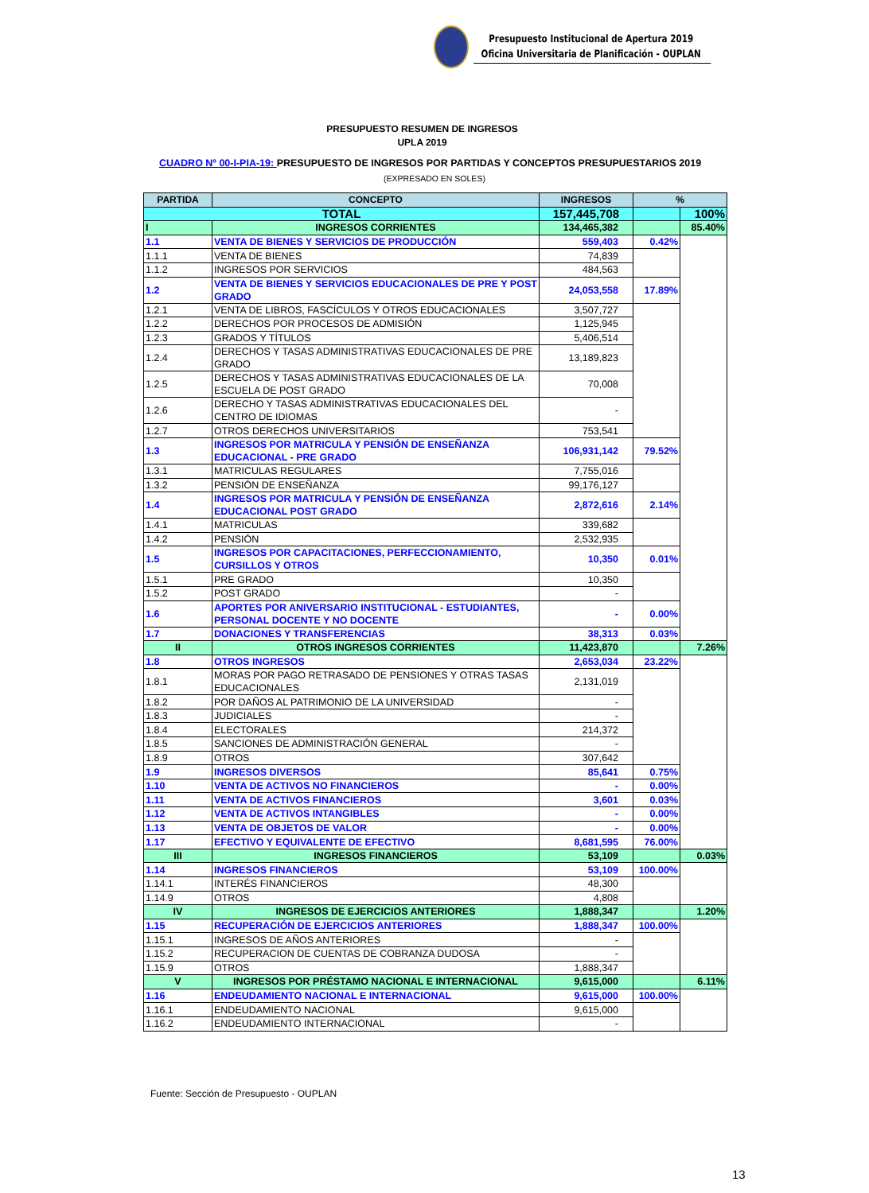Presupuesto Institucional de Apertura 2019
Oficina Universitaria de Planificación - OUPLAN
PRESUPUESTO RESUMEN DE INGRESOS
UPLA 2019
CUADRO Nº 00-I-PIA-19: PRESUPUESTO DE INGRESOS POR PARTIDAS Y CONCEPTOS PRESUPUESTARIOS 2019
(EXPRESADO EN SOLES)
| PARTIDA | CONCEPTO | INGRESOS | % | |
| --- | --- | --- | --- | --- |
| TOTAL | | 157,445,708 | | 100% |
| I | INGRESOS CORRIENTES | 134,465,382 | | 85.40% |
| 1.1 | VENTA DE BIENES Y SERVICIOS DE PRODUCCIÓN | 559,403 | 0.42% | |
| 1.1.1 | VENTA DE BIENES | 74,839 | | |
| 1.1.2 | INGRESOS POR SERVICIOS | 484,563 | | |
| 1.2 | VENTA DE BIENES Y SERVICIOS EDUCACIONALES DE PRE Y POST GRADO | 24,053,558 | 17.89% | |
| 1.2.1 | VENTA DE LIBROS, FASCÍCULOS Y OTROS EDUCACIONALES | 3,507,727 | | |
| 1.2.2 | DERECHOS POR PROCESOS DE ADMISIÓN | 1,125,945 | | |
| 1.2.3 | GRADOS Y TÍTULOS | 5,406,514 | | |
| 1.2.4 | DERECHOS Y TASAS ADMINISTRATIVAS EDUCACIONALES DE PRE GRADO | 13,189,823 | | |
| 1.2.5 | DERECHOS Y TASAS ADMINISTRATIVAS EDUCACIONALES DE LA ESCUELA DE POST GRADO | 70,008 | | |
| 1.2.6 | DERECHO Y TASAS ADMINISTRATIVAS EDUCACIONALES DEL CENTRO DE IDIOMAS | - | | |
| 1.2.7 | OTROS DERECHOS UNIVERSITARIOS | 753,541 | | |
| 1.3 | INGRESOS POR MATRICULA Y PENSIÓN DE ENSEÑANZA EDUCACIONAL - PRE GRADO | 106,931,142 | 79.52% | |
| 1.3.1 | MATRICULAS REGULARES | 7,755,016 | | |
| 1.3.2 | PENSIÓN DE ENSEÑANZA | 99,176,127 | | |
| 1.4 | INGRESOS POR MATRICULA Y PENSIÓN DE ENSEÑANZA EDUCACIONAL POST GRADO | 2,872,616 | 2.14% | |
| 1.4.1 | MATRICULAS | 339,682 | | |
| 1.4.2 | PENSIÓN | 2,532,935 | | |
| 1.5 | INGRESOS POR CAPACITACIONES, PERFECCIONAMIENTO, CURSILLOS Y OTROS | 10,350 | 0.01% | |
| 1.5.1 | PRE GRADO | 10,350 | | |
| 1.5.2 | POST GRADO | - | | |
| 1.6 | APORTES POR ANIVERSARIO INSTITUCIONAL - ESTUDIANTES, PERSONAL DOCENTE Y NO DOCENTE | - | 0.00% | |
| 1.7 | DONACIONES Y TRANSFERENCIAS | 38,313 | 0.03% | |
| II | OTROS INGRESOS CORRIENTES | 11,423,870 | | 7.26% |
| 1.8 | OTROS INGRESOS | 2,653,034 | 23.22% | |
| 1.8.1 | MORAS POR PAGO RETRASADO DE PENSIONES Y OTRAS TASAS EDUCACIONALES | 2,131,019 | | |
| 1.8.2 | POR DAÑOS AL PATRIMONIO DE LA UNIVERSIDAD | - | | |
| 1.8.3 | JUDICIALES | - | | |
| 1.8.4 | ELECTORALES | 214,372 | | |
| 1.8.5 | SANCIONES DE ADMINISTRACIÓN GENERAL | - | | |
| 1.8.9 | OTROS | 307,642 | | |
| 1.9 | INGRESOS DIVERSOS | 85,641 | 0.75% | |
| 1.10 | VENTA DE ACTIVOS NO FINANCIEROS | - | 0.00% | |
| 1.11 | VENTA DE ACTIVOS FINANCIEROS | 3,601 | 0.03% | |
| 1.12 | VENTA DE ACTIVOS INTANGIBLES | - | 0.00% | |
| 1.13 | VENTA DE OBJETOS DE VALOR | - | 0.00% | |
| 1.17 | EFECTIVO Y EQUIVALENTE DE EFECTIVO | 8,681,595 | 76.00% | |
| III | INGRESOS FINANCIEROS | 53,109 | | 0.03% |
| 1.14 | INGRESOS FINANCIEROS | 53,109 | 100.00% | |
| 1.14.1 | INTERÉS FINANCIEROS | 48,300 | | |
| 1.14.9 | OTROS | 4,808 | | |
| IV | INGRESOS DE EJERCICIOS ANTERIORES | 1,888,347 | | 1.20% |
| 1.15 | RECUPERACIÓN DE EJERCICIOS ANTERIORES | 1,888,347 | 100.00% | |
| 1.15.1 | INGRESOS DE AÑOS ANTERIORES | - | | |
| 1.15.2 | RECUPERACION DE CUENTAS DE COBRANZA DUDOSA | - | | |
| 1.15.9 | OTROS | 1,888,347 | | |
| V | INGRESOS POR PRÉSTAMO NACIONAL E INTERNACIONAL | 9,615,000 | | 6.11% |
| 1.16 | ENDEUDAMIENTO NACIONAL E INTERNACIONAL | 9,615,000 | 100.00% | |
| 1.16.1 | ENDEUDAMIENTO NACIONAL | 9,615,000 | | |
| 1.16.2 | ENDEUDAMIENTO INTERNACIONAL | - | | |
Fuente: Sección de Presupuesto - OUPLAN
13